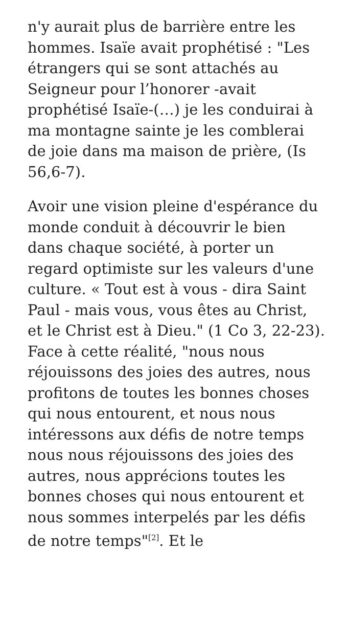n'y aurait plus de barrière entre les hommes. Isaïe avait prophétisé : "Les étrangers qui se sont attachés au Seigneur pour l’honorer -avait prophétisé Isaïe-(…) je les conduirai à ma montagne sainte je les comblerai de joie dans ma maison de prière, (Is 56,6-7).
Avoir une vision pleine d'espérance du monde conduit à découvrir le bien dans chaque société, à porter un regard optimiste sur les valeurs d'une culture. « Tout est à vous - dira Saint Paul - mais vous, vous êtes au Christ, et le Christ est à Dieu." (1 Co 3, 22-23). Face à cette réalité, "nous nous réjouissons des joies des autres, nous profitons de toutes les bonnes choses qui nous entourent, et nous nous intéressons aux défis de notre temps nous nous réjouissons des joies des autres, nous apprécions toutes les bonnes choses qui nous entourent et nous sommes interpelés par les défis de notre temps"<sup>[2]</sup>. Et le